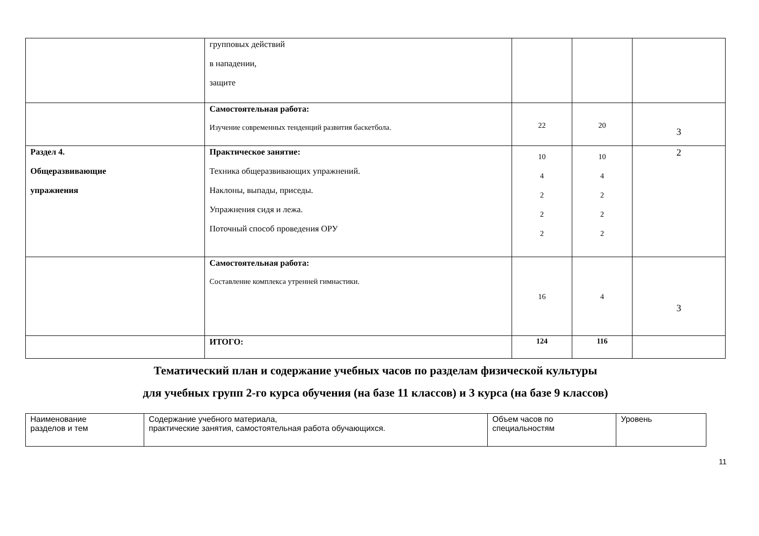| | групповых действий в нападении, защите | | | |
| | Самостоятельная работа: Изучение современных тенденций развития баскетбола. | 22 | 20 | 3 |
| Раздел 4. Общеразвивающие упражнения | Практическое занятие: Техника общеразвивающих упражнений. Наклоны, выпады, приседы. Упражнения сидя и лежа. Поточный способ проведения ОРУ | 10 4 2 2 2 | 10 4 2 2 2 | 2 |
| | Самостоятельная работа: Составление комплекса утренней гимнастики. | 16 | 4 | 3 |
| | ИТОГО: | 124 | 116 | |
Тематический план и содержание учебных часов по разделам физической культуры
для учебных групп 2-го курса обучения (на базе 11 классов) и 3 курса (на базе 9 классов)
| Наименование разделов и тем | Содержание учебного материала, практические занятия, самостоятельная работа обучающихся. | Объем часов по специальностям | Уровень |
11